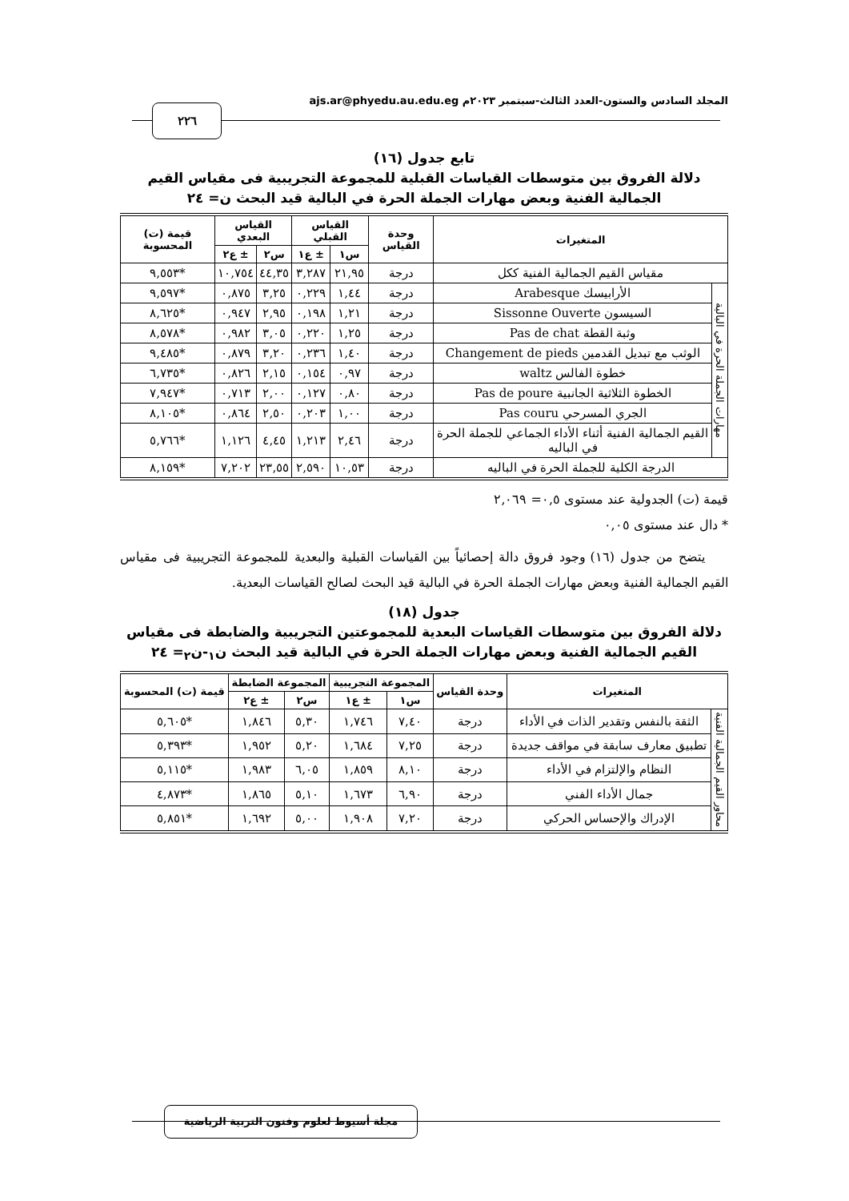المجلد السادس والستون-العدد الثالث-سبتمبر ٢٠٢٣م ajs.ar@phyedu.au.edu.eg
٢٢٦
تابع جدول (١٦)
دلالة الفروق بين متوسطات القياسات القبلية للمجموعة التجريبية فى مقياس القيم الجمالية الفنية وبعض مهارات الجملة الحرة في البالية قيد البحث ن= ٢٤
| المتغيرات | | وحدة القياس | القياس القبلي | | القياس البعدي | | قيمة (ت) المحسوبة |
| --- | --- | --- | --- | --- | --- | --- | --- |
| | | | س١ | ± ع١ | س٢ | ± ع٢ | |
| مقياس القيم الجمالية الفنية ككل | | درجة | ٢١,٩٥ | ٣,٢٨٧ | ٤٤,٣٥ | ١٠,٧٥٤ | *٩,٥٥٣ |
| مهارات الجملة الحرة في البالية | الأرابيسك Arabesque | درجة | ١,٤٤ | ٠,٢٢٩ | ٣,٢٥ | ٠,٨٧٥ | *٩,٥٩٧ |
| | السيسون Sissonne Ouverte | درجة | ١,٢١ | ٠,١٩٨ | ٢,٩٥ | ٠,٩٤٧ | *٨,٦٢٥ |
| | وثبة القطة Pas de chat | درجة | ١,٢٥ | ٠,٢٢٠ | ٣,٠٥ | ٠,٩٨٢ | *٨,٥٧٨ |
| | الوثب مع تبديل القدمين Changement de pieds | درجة | ١,٤٠ | ٠,٢٣٦ | ٣,٢٠ | ٠,٨٧٩ | *٩,٤٨٥ |
| | خطوة الفالس waltz | درجة | ٠,٩٧ | ٠,١٥٤ | ٢,١٥ | ٠,٨٢٦ | *٦,٧٣٥ |
| | الخطوة الثلاثية الجانبية Pas de poure | درجة | ٠,٨٠ | ٠,١٢٧ | ٢,٠٠ | ٠,٧١٣ | *٧,٩٤٧ |
| | الجري المسرحي Pas couru | درجة | ١,٠٠ | ٠,٢٠٣ | ٢,٥٠ | ٠,٨٦٤ | *٨,١٠٥ |
| | القيم الجمالية الفنية أثناء الأداء الجماعي للجملة الحرة في الباليه | درجة | ٢,٤٦ | ١,٢١٣ | ٤,٤٥ | ١,١٢٦ | *٥,٧٦٦ |
| الدرجة الكلية للجملة الحرة في الباليه | | درجة | ١٠,٥٣ | ٢,٥٩٠ | ٢٣,٥٥ | ٧,٢٠٢ | *٨,١٥٩ |
قيمة (ت) الجدولية عند مستوى ٠,٥= ٢,٠٦٩
* دال عند مستوى ٠,٠٥
يتضح من جدول (١٦) وجود فروق دالة إحصائياً بين القياسات القبلية والبعدية للمجموعة التجريبية فى مقياس القيم الجمالية الفنية وبعض مهارات الجملة الحرة في البالية قيد البحث لصالح القياسات البعدية.
جدول (١٨)
دلالة الفروق بين متوسطات القياسات البعدية للمجموعتين التجريبية والضابطة فى مقياس القيم الجمالية الفنية وبعض مهارات الجملة الحرة في البالية قيد البحث ن<sub>١</sub>-ن<sub>٢</sub>= ٢٤
| المتغيرات | | وحدة القياس | المجموعة التجريبية | | المجموعة الضابطة | | قيمة (ت) المحسوبة |
| --- | --- | --- | --- | --- | --- | --- | --- |
| | | | س١ | ± ع١ | س٢ | ± ع٢ | |
| محاور القيم الجمالية الفنية | الثقة بالنفس وتقدير الذات في الأداء | درجة | ٧,٤٠ | ١,٧٤٦ | ٥,٣٠ | ١,٨٤٦ | *٥,٦٠٥ |
| | تطبيق معارف سابقة في مواقف جديدة | درجة | ٧,٢٥ | ١,٦٨٤ | ٥,٢٠ | ١,٩٥٢ | *٥,٣٩٣ |
| | النظام والإلتزام في الأداء | درجة | ٨,١٠ | ١,٨٥٩ | ٦,٠٥ | ١,٩٨٣ | *٥,١١٥ |
| | جمال الأداء الفني | درجة | ٦,٩٠ | ١,٦٧٣ | ٥,١٠ | ١,٨٦٥ | *٤,٨٧٣ |
| | الإدراك والإحساس الحركي | درجة | ٧,٢٠ | ١,٩٠٨ | ٥,٠٠ | ١,٦٩٢ | *٥,٨٥١ |
مجلة أسيوط لعلوم وفنون التربية الرياضية